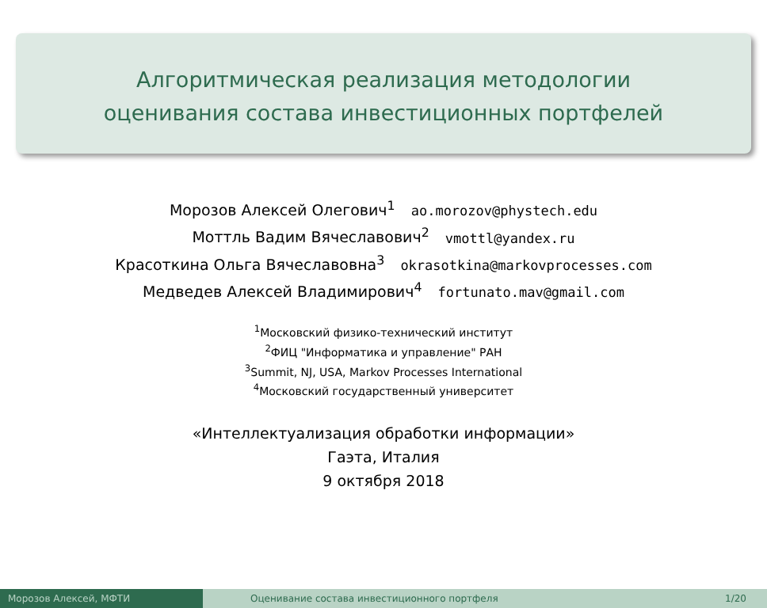Алгоритмическая реализация методологии
оценивания состава инвестиционных портфелей
Морозов Алексей Олегович<sup>1</sup> ao.morozov@phystech.edu
Моттль Вадим Вячеславович<sup>2</sup> vmottl@yandex.ru
Красоткина Ольга Вячеславовна<sup>3</sup> okrasotkina@markovprocesses.com
Медведев Алексей Владимирович<sup>4</sup> fortunato.mav@gmail.com
<sup>1</sup> Московский физико-технический институт
<sup>2</sup> ФИЦ "Информатика и управление" РАН
<sup>3</sup> Summit, NJ, USA, Markov Processes International
<sup>4</sup> Московский государственный университет
«Интеллектуализация обработки информации»
Гаэта, Италия
9 октября 2018
Морозов Алексей, МФТИ Оценивание состава инвестиционного портфеля 1/20